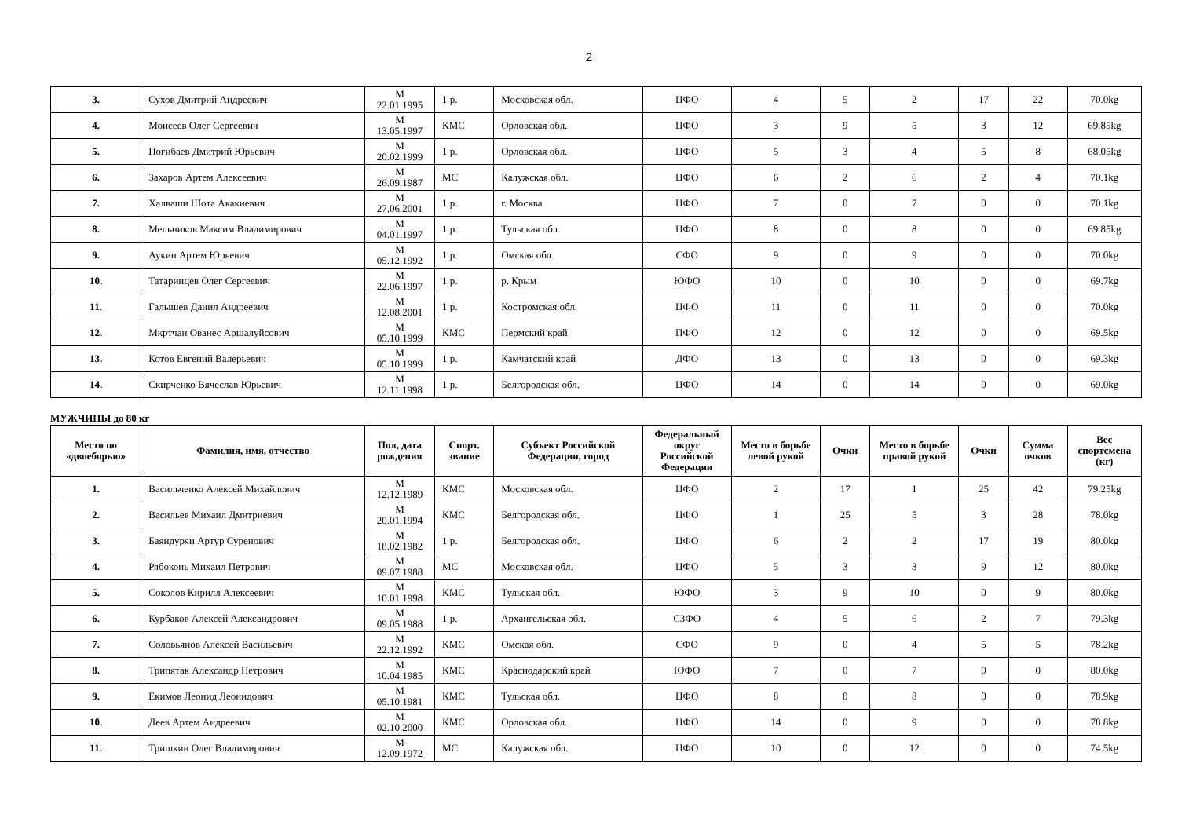2
| 3. | Сухов Дмитрий Андреевич | М 22.01.1995 | 1 р. | Московская обл. | ЦФО | 4 | 5 | 2 | 17 | 22 | 70.0kg |
| 4. | Моисеев Олег Сергеевич | М 13.05.1997 | КМС | Орловская обл. | ЦФО | 3 | 9 | 5 | 3 | 12 | 69.85kg |
| 5. | Погибаев Дмитрий Юрьевич | М 20.02.1999 | 1 р. | Орловская обл. | ЦФО | 5 | 3 | 4 | 5 | 8 | 68.05kg |
| 6. | Захаров Артем Алексеевич | М 26.09.1987 | МС | Калужская обл. | ЦФО | 6 | 2 | 6 | 2 | 4 | 70.1kg |
| 7. | Халваши Шота Акакиевич | М 27.06.2001 | 1 р. | г. Москва | ЦФО | 7 | 0 | 7 | 0 | 0 | 70.1kg |
| 8. | Мельников Максим Владимирович | М 04.01.1997 | 1 р. | Тульская обл. | ЦФО | 8 | 0 | 8 | 0 | 0 | 69.85kg |
| 9. | Аукин Артем Юрьевич | М 05.12.1992 | 1 р. | Омская обл. | СФО | 9 | 0 | 9 | 0 | 0 | 70.0kg |
| 10. | Татаринцев Олег Сергеевич | М 22.06.1997 | 1 р. | р. Крым | ЮФО | 10 | 0 | 10 | 0 | 0 | 69.7kg |
| 11. | Галышев Данил Андреевич | М 12.08.2001 | 1 р. | Костромская обл. | ЦФО | 11 | 0 | 11 | 0 | 0 | 70.0kg |
| 12. | Мкртчан Ованес Аршалуйсович | М 05.10.1999 | КМС | Пермский край | ПФО | 12 | 0 | 12 | 0 | 0 | 69.5kg |
| 13. | Котов Евгений Валерьевич | М 05.10.1999 | 1 р. | Камчатский край | ДФО | 13 | 0 | 13 | 0 | 0 | 69.3kg |
| 14. | Скирченко Вячеслав Юрьевич | М 12.11.1998 | 1 р. | Белгородская обл. | ЦФО | 14 | 0 | 14 | 0 | 0 | 69.0kg |
МУЖЧИНЫ до 80 кг
| Место по «двоеборью» | Фамилия, имя, отчество | Пол, дата рождения | Спорт. звание | Субъект Российской Федерации, город | Федеральный округ Российской Федерации | Место в борьбе левой рукой | Очки | Место в борьбе правой рукой | Очки | Сумма очков | Вес спортсмена (кг) |
| --- | --- | --- | --- | --- | --- | --- | --- | --- | --- | --- | --- |
| 1. | Васильченко Алексей Михайлович | М 12.12.1989 | КМС | Московская обл. | ЦФО | 2 | 17 | 1 | 25 | 42 | 79.25kg |
| 2. | Васильев Михаил Дмитриевич | М 20.01.1994 | КМС | Белгородская обл. | ЦФО | 1 | 25 | 5 | 3 | 28 | 78.0kg |
| 3. | Баяндурян Артур Суренович | М 18.02.1982 | 1 р. | Белгородская обл. | ЦФО | 6 | 2 | 2 | 17 | 19 | 80.0kg |
| 4. | Рябоконь Михаил Петрович | М 09.07.1988 | МС | Московская обл. | ЦФО | 5 | 3 | 3 | 9 | 12 | 80.0kg |
| 5. | Соколов Кирилл Алексеевич | М 10.01.1998 | КМС | Тульская обл. | ЮФО | 3 | 9 | 10 | 0 | 9 | 80.0kg |
| 6. | Курбаков Алексей Александрович | М 09.05.1988 | 1 р. | Архангельская обл. | СЗФО | 4 | 5 | 6 | 2 | 7 | 79.3kg |
| 7. | Соловьянов Алексей Васильевич | М 22.12.1992 | КМС | Омская обл. | СФО | 9 | 0 | 4 | 5 | 5 | 78.2kg |
| 8. | Трипятак Александр Петрович | М 10.04.1985 | КМС | Краснодарский край | ЮФО | 7 | 0 | 7 | 0 | 0 | 80.0kg |
| 9. | Екимов Леонид Леонидович | М 05.10.1981 | КМС | Тульская обл. | ЦФО | 8 | 0 | 8 | 0 | 0 | 78.9kg |
| 10. | Деев Артем Андреевич | М 02.10.2000 | КМС | Орловская обл. | ЦФО | 14 | 0 | 9 | 0 | 0 | 78.8kg |
| 11. | Тришкин Олег Владимирович | М 12.09.1972 | МС | Калужская обл. | ЦФО | 10 | 0 | 12 | 0 | 0 | 74.5kg |